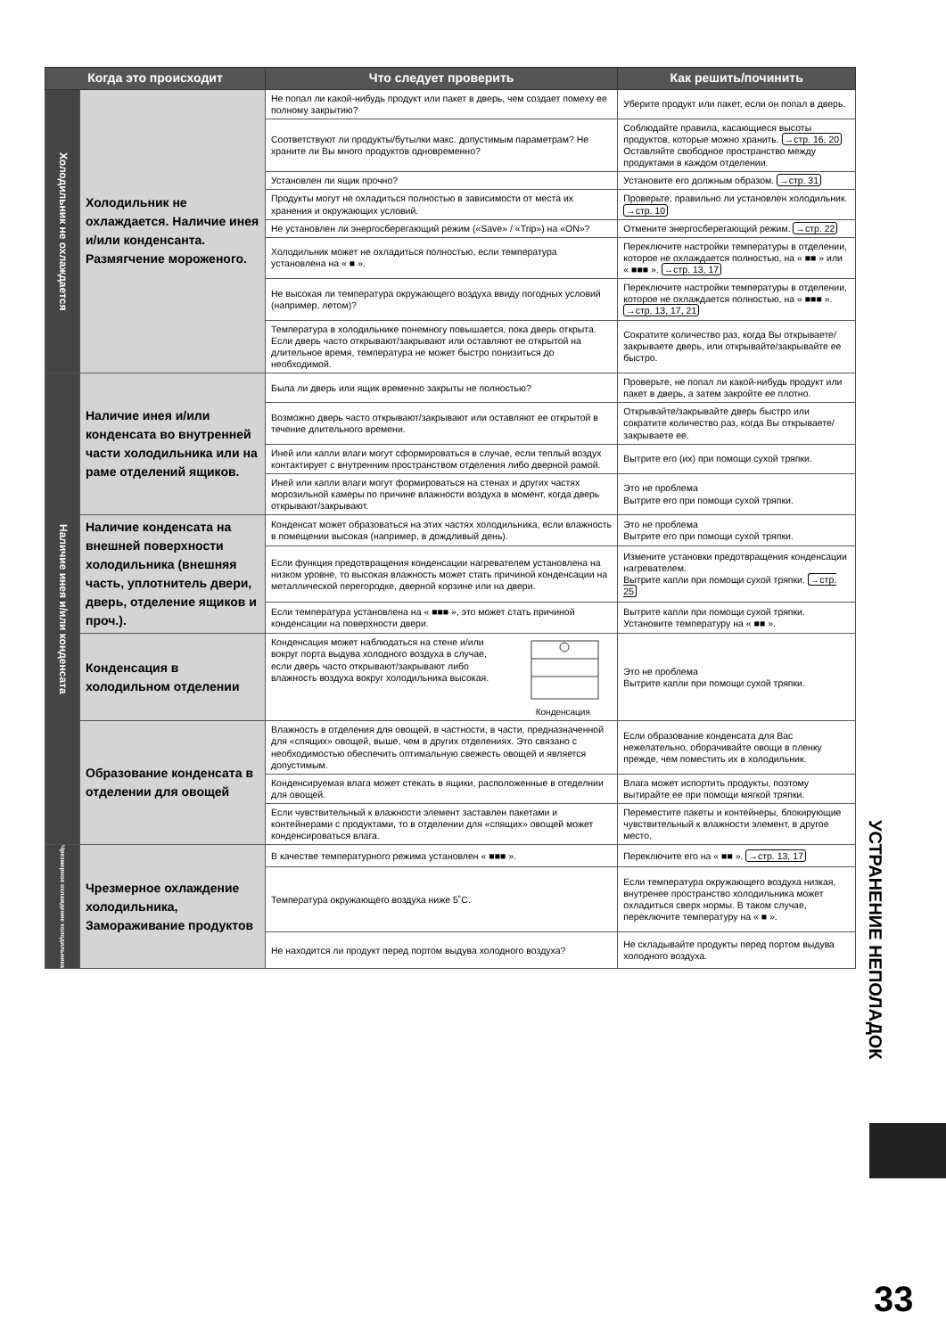| Когда это происходит | | Что следует проверить | Как решить/починить |
| --- | --- | --- | --- |
| Холодильник не охлаждается | Холодильник не охлаждается. Наличие инея и/или конденсанта. Размягчение мороженого. | Не попал ли какой-нибудь продукт или пакет в дверь, чем создает помеху ее полному закрытию? | Уберите продукт или пакет, если он попал в дверь. |
| | | Соответствуют ли продукты/бутылки макс. допустимым параметрам? Не храните ли Вы много продуктов одновременно? | Соблюдайте правила, касающиеся высоты продуктов, которые можно хранить. →стр. 16, 20 Оставляйте свободное пространство между продуктами в каждом отделении. |
| | | Установлен ли ящик прочно? | Установите его должным образом. →стр. 31 |
| | | Продукты могут не охладиться полностью в зависимости от места их хранения и окружающих условий. | Проверьте, правильно ли установлен холодильник. →стр. 10 |
| | | Не установлен ли энергосберегающий режим («Save» / «Trip») на «ON»? | Отмените энергосберегающий режим. →стр. 22 |
| | | Холодильник может не охладиться полностью, если температура установлена на « ■ ». | Переключите настройки температуры в отделении, которое не охлаждается полностью, на « ■■ » или « ■■■ ». →стр. 13, 17 |
| | | Не высокая ли температура окружающего воздуха ввиду погодных условий (например, летом)? | Переключите настройки температуры в отделении, которое не охлаждается полностью, на « ■■■ ». →стр. 13, 17, 21 |
| | | Температура в холодильнике понемногу повышается, пока дверь открыта. Если дверь часто открывают/закрывают или оставляют ее открытой на длительное время, температура не может быстро понизиться до необходимой. | Сократите количество раз, когда Вы открываете/закрываете дверь, или открывайте/закрывайте ее быстро. |
| Наличие инея и/или конденсата | Наличие инея и/или конденсата во внутренней части холодильника или на раме отделений ящиков. | Была ли дверь или ящик временно закрыты не полностью? | Проверьте, не попал ли какой-нибудь продукт или пакет в дверь, а затем закройте ее плотно. |
| | | Возможно дверь часто открывают/закрывают или оставляют ее открытой в течение длительного времени. | Открывайте/закрывайте дверь быстро или сократите количество раз, когда Вы открываете/закрываете ее. |
| | | Иней или капли влаги могут сформироваться в случае, если теплый воздух контактирует с внутренним пространством отделения либо дверной рамой. | Вытрите его (их) при помощи сухой тряпки. |
| | | Иней или капли влаги могут формироваться на стенах и других частях морозильной камеры по причине влажности воздуха в момент, когда дверь открывают/закрывают. | Это не проблема Вытрите его при помощи сухой тряпки. |
| | Наличие конденсата на внешней поверхности холодильника (внешняя часть, уплотнитель двери, дверь, отделение ящиков и проч.). | Конденсат может образоваться на этих частях холодильника, если влажность в помещении высокая (например, в дождливый день). | Это не проблема Вытрите его при помощи сухой тряпки. |
| | | Если функция предотвращения конденсации нагревателем установлена на низком уровне, то высокая влажность может стать причиной конденсации на металлической перегородке, дверной корзине или на двери. | Измените установки предотвращения конденсации нагревателем. Вытрите капли при помощи сухой тряпки. →стр. 25 |
| | | Если температура установлена на « ■■■ », это может стать причиной конденсации на поверхности двери. | Вытрите капли при помощи сухой тряпки. Установите температуру на « ■■ ». |
| | Конденсация в холодильном отделении | Конденсация может наблюдаться на стене и/или вокруг порта выдува холодного воздуха в случае, если дверь часто открывают/закрывают либо влажность воздуха вокруг холодильника высокая. Конденсация | Это не проблема Вытрите капли при помощи сухой тряпки. |
| | Образование конденсата в отделении для овощей | Влажность в отделения для овощей, в частности, в части, предназначенной для «спящих» овощей, выше, чем в других отделениях. Это связано с необходимостью обеспечить оптимальную свежесть овощей и является допустимым. | Если образование конденсата для Вас нежелательно, оборачивайте овощи в пленку прежде, чем поместить их в холодильник. |
| | | Конденсируемая влага может стекать в ящики, расположенные в отеделнии для овощей. | Влага может испортить продукты, поэтому вытирайте ее при помощи мягкой тряпки. |
| | | Если чувствительный к влажности элемент заставлен пакетами и контейнерами с продуктами, то в отделении для «спящих» овощей может конденсироваться влага. | Переместите пакеты и контейнеры, блокирующие чувствительный к влажности элемент, в другое место. |
| Чрезмерное охлаждение холодильника | Чрезмерное охлаждение холодильника, Замораживание продуктов | В качестве температурного режима установлен « ■■■ ». | Переключите его на « ■■ ». →стр. 13, 17 |
| | | Температура окружающего воздуха ниже 5˚C. | Если температура окружающего воздуха низкая, внутренее пространство холодильника может охладиться сверх нормы. В таком случае, переключите температуру на « ■ ». |
| | | Не находится ли продукт перед портом выдува холодного воздуха? | Не складывайте продукты перед портом выдува холодного воздуха. |
УСТРАНЕНИЕ НЕПОЛАДОК
33